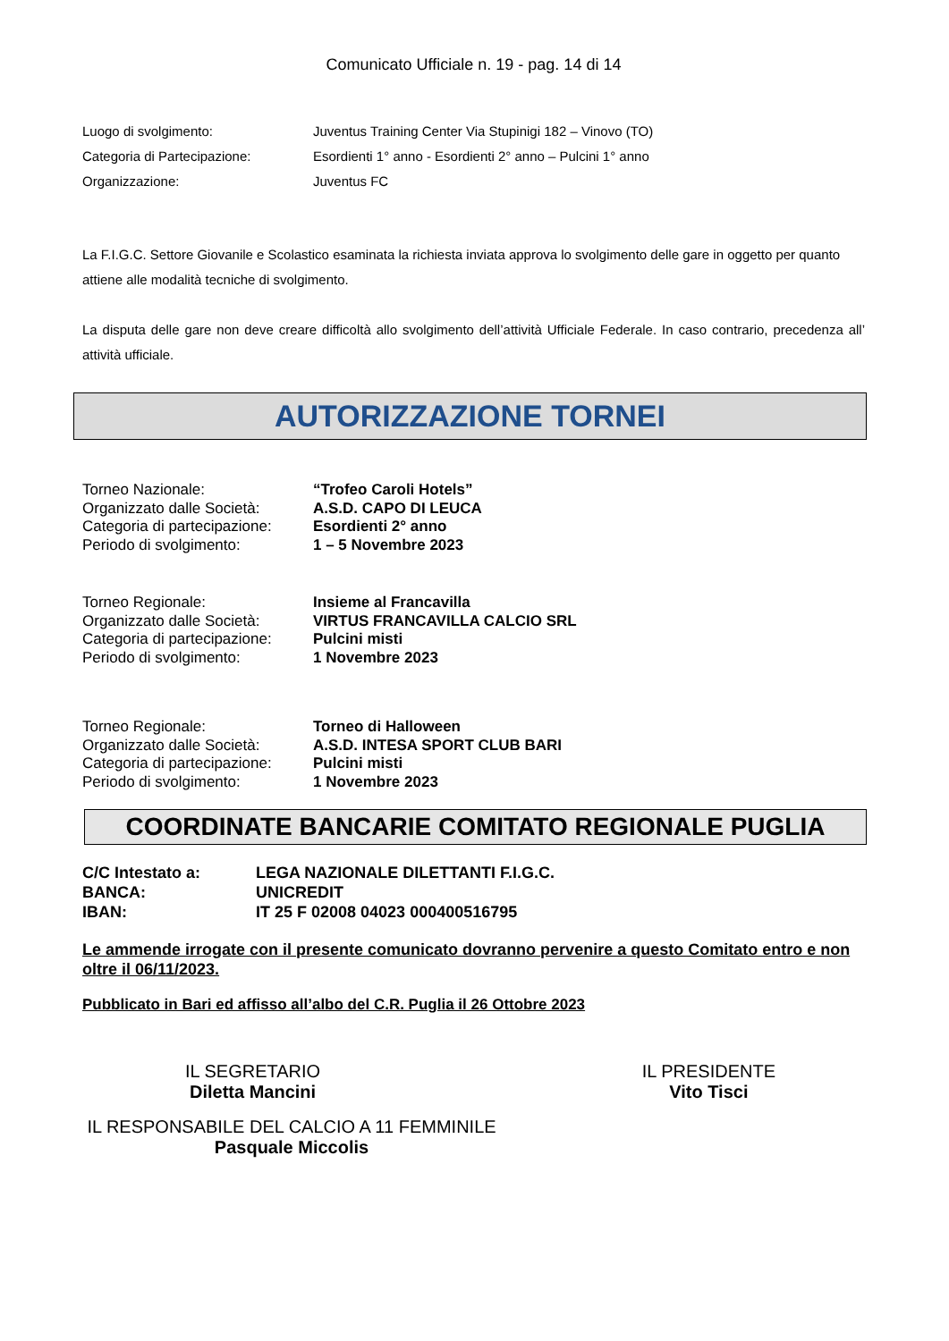Comunicato Ufficiale n. 19 - pag. 14 di 14
| Luogo di svolgimento: | Juventus Training Center Via Stupinigi 182 – Vinovo (TO) |
| Categoria di Partecipazione: | Esordienti 1° anno - Esordienti 2° anno – Pulcini 1° anno |
| Organizzazione: | Juventus FC |
La F.I.G.C. Settore Giovanile e Scolastico esaminata la richiesta inviata approva lo svolgimento delle gare in oggetto per quanto attiene alle modalità tecniche di svolgimento.
La disputa delle gare non deve creare difficoltà allo svolgimento dell’attività Ufficiale Federale. In caso contrario, precedenza all’ attività ufficiale.
AUTORIZZAZIONE TORNEI
| Torneo Nazionale: | “Trofeo Caroli Hotels” |
| Organizzato dalle Società: | A.S.D. CAPO DI LEUCA |
| Categoria di partecipazione: | Esordienti 2° anno |
| Periodo di svolgimento: | 1 – 5 Novembre 2023 |
| Torneo Regionale: | Insieme al Francavilla |
| Organizzato dalle Società: | VIRTUS FRANCAVILLA CALCIO SRL |
| Categoria di partecipazione: | Pulcini misti |
| Periodo di svolgimento: | 1 Novembre 2023 |
| Torneo Regionale: | Torneo di Halloween |
| Organizzato dalle Società: | A.S.D. INTESA SPORT CLUB BARI |
| Categoria di partecipazione: | Pulcini misti |
| Periodo di svolgimento: | 1 Novembre 2023 |
COORDINATE BANCARIE COMITATO REGIONALE PUGLIA
| C/C Intestato a: | LEGA NAZIONALE DILETTANTI F.I.G.C. |
| BANCA: | UNICREDIT |
| IBAN: | IT 25 F 02008 04023 000400516795 |
Le ammende irrogate con il presente comunicato dovranno pervenire a questo Comitato entro e non oltre il 06/11/2023.
Pubblicato in Bari ed affisso all’albo del C.R. Puglia il 26 Ottobre 2023
IL SEGRETARIO
Diletta Mancini
IL PRESIDENTE
Vito Tisci
IL RESPONSABILE DEL CALCIO A 11 FEMMINILE
Pasquale Miccolis